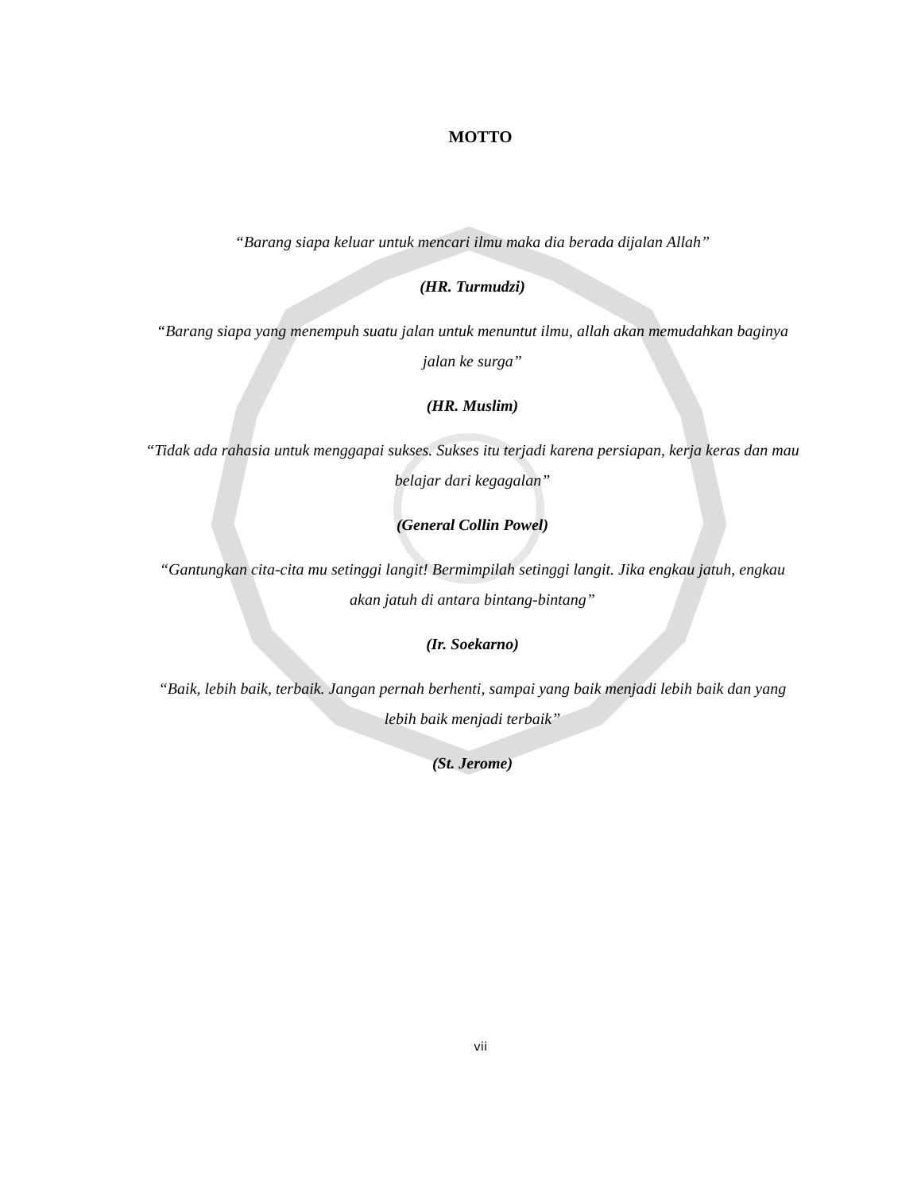MOTTO
“Barang siapa keluar untuk mencari ilmu maka dia berada dijalan Allah”
(HR. Turmudzi)
“Barang siapa yang menempuh suatu jalan untuk menuntut ilmu, allah akan memudahkan baginya jalan ke surga”
(HR. Muslim)
“Tidak ada rahasia untuk menggapai sukses. Sukses itu terjadi karena persiapan, kerja keras dan mau belajar dari kegagalan”
(General Collin Powel)
“Gantungkan cita-cita mu setinggi langit! Bermimpilah setinggi langit. Jika engkau jatuh, engkau akan jatuh di antara bintang-bintang”
(Ir. Soekarno)
“Baik, lebih baik, terbaik. Jangan pernah berhenti, sampai yang baik menjadi lebih baik dan yang lebih baik menjadi terbaik”
(St. Jerome)
vii